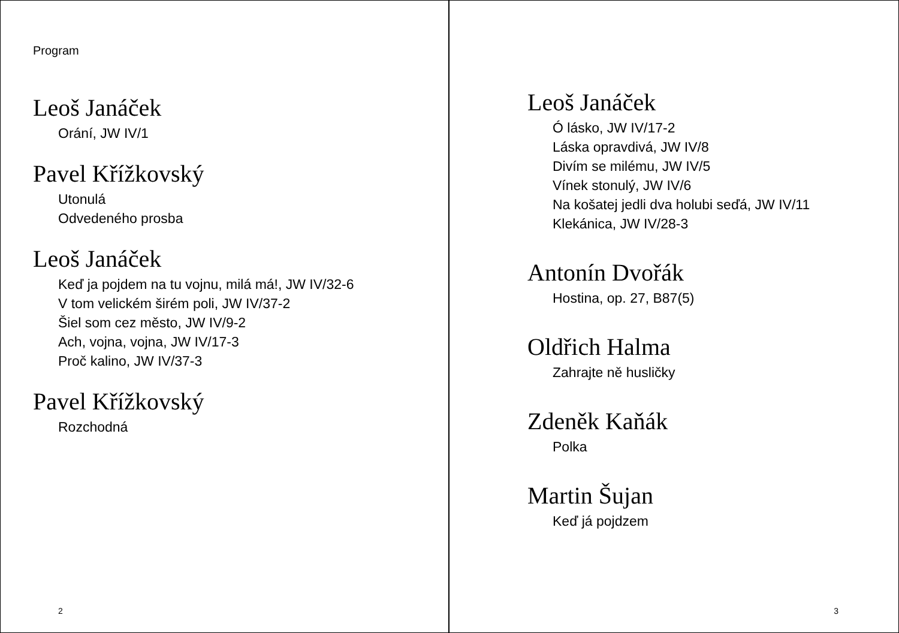Program
Leoš Janáček
Orání, JW IV/1
Pavel Křížkovský
Utonulá
Odvedeného prosba
Leoš Janáček
Keď ja pojdem na tu vojnu, milá má!, JW IV/32-6
V tom velickém širém poli, JW IV/37-2
Šiel som cez město, JW IV/9-2
Ach, vojna, vojna, JW IV/17-3
Proč kalino, JW IV/37-3
Pavel Křížkovský
Rozchodná
2
Leoš Janáček
Ó lásko, JW IV/17-2
Láska opravdivá, JW IV/8
Divím se milému, JW IV/5
Vínek stonulý, JW IV/6
Na košatej jedli dva holubi seďá, JW IV/11
Klekánica, JW IV/28-3
Antonín Dvořák
Hostina, op. 27, B87(5)
Oldřich Halma
Zahrajte ně husličky
Zdeněk Kaňák
Polka
Martin Šujan
Keď já pojdzem
3